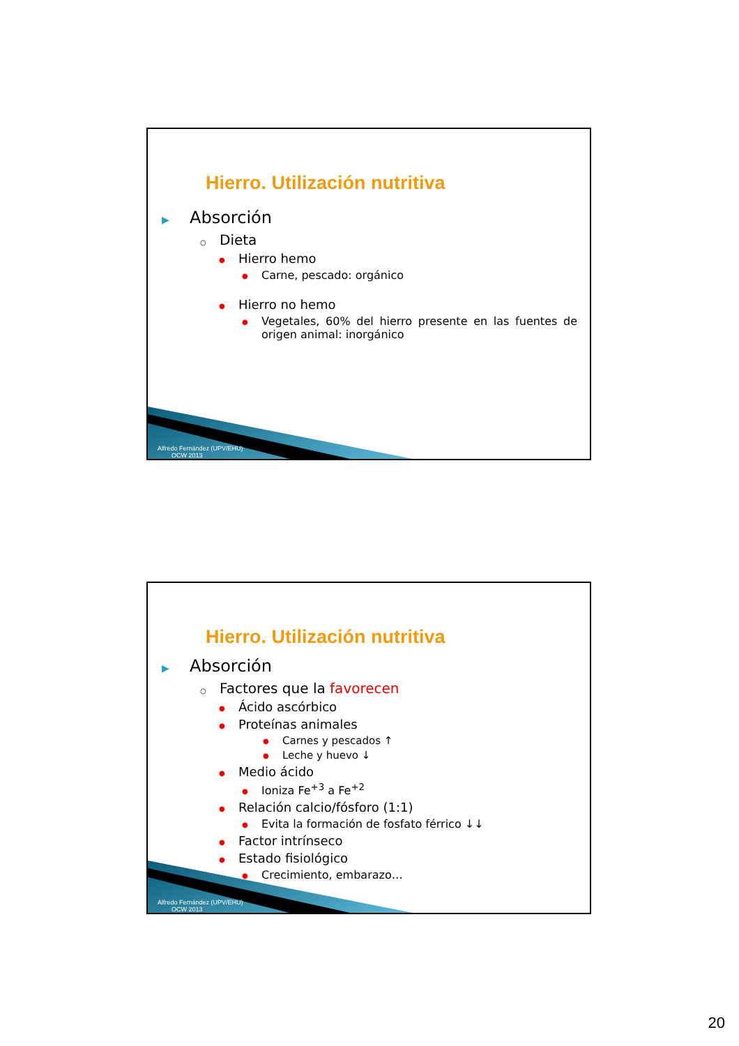Hierro. Utilización nutritiva
▶ Absorción
○ Dieta
● Hierro hemo
● Carne, pescado: orgánico
● Hierro no hemo
● Vegetales, 60% del hierro presente en las fuentes de origen animal: inorgánico
Alfredo Fernández (UPV/EHU)
OCW 2013
Hierro. Utilización nutritiva
▶ Absorción
○ Factores que la favorecen
● Ácido ascórbico
● Proteínas animales
● Carnes y pescados ↑
● Leche y huevo ↓
● Medio ácido
● Ioniza Fe<sup>+3</sup> a Fe<sup>+2</sup>
● Relación calcio/fósforo (1:1)
● Evita la formación de fosfato férrico ↓↓
● Factor intrínseco
● Estado fisiológico
● Crecimiento, embarazo…
Alfredo Fernández (UPV/EHU)
OCW 2013
20